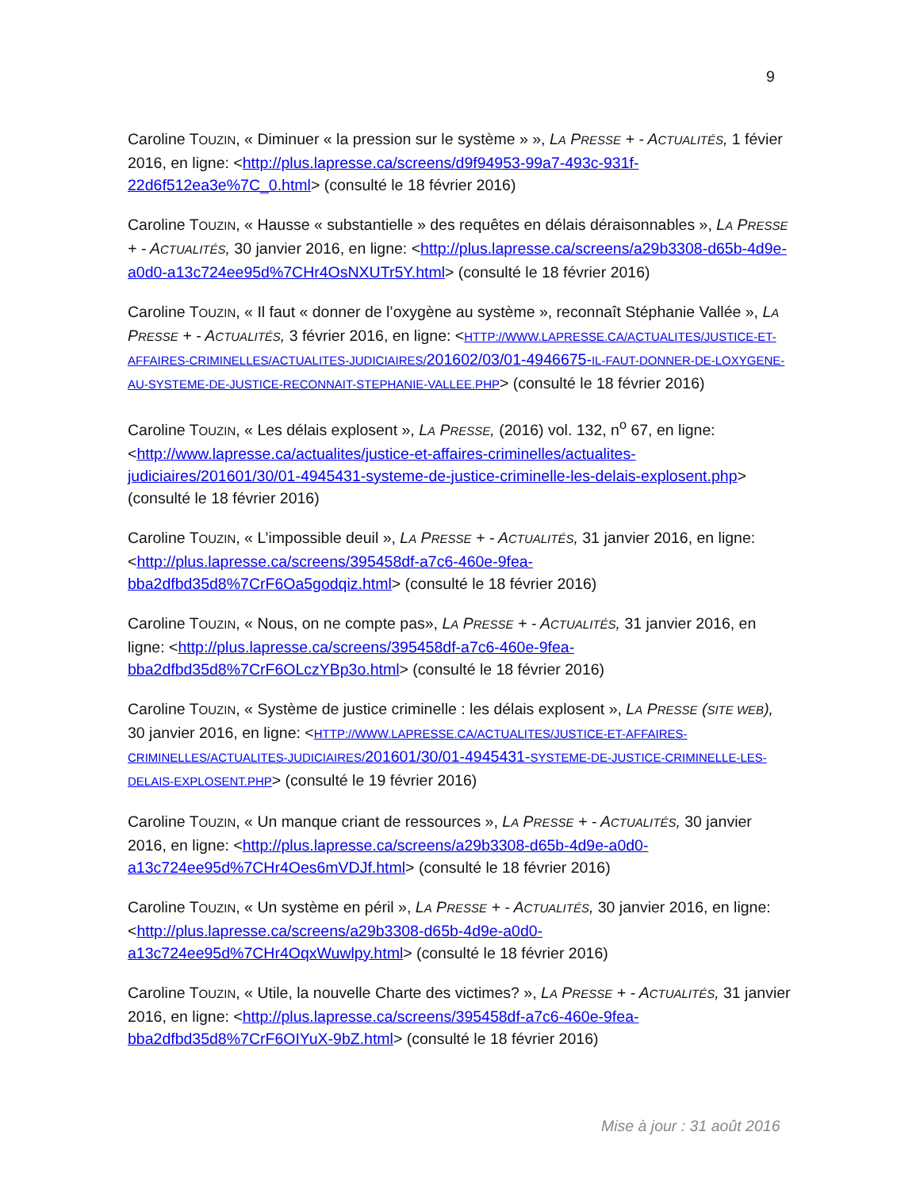9
Caroline TOUZIN, « Diminuer « la pression sur le système » », LA PRESSE + - ACTUALITÉS, 1 févier 2016, en ligne: <http://plus.lapresse.ca/screens/d9f94953-99a7-493c-931f-22d6f512ea3e%7C_0.html> (consulté le 18 février 2016)
Caroline TOUZIN, « Hausse « substantielle » des requêtes en délais déraisonnables », LA PRESSE + - ACTUALITÉS, 30 janvier 2016, en ligne: <http://plus.lapresse.ca/screens/a29b3308-d65b-4d9e-a0d0-a13c724ee95d%7CHr4OsNXUTr5Y.html> (consulté le 18 février 2016)
Caroline TOUZIN, « Il faut « donner de l’oxygène au système », reconnaît Stéphanie Vallée », LA PRESSE + - ACTUALITÉS, 3 février 2016, en ligne: <HTTP://WWW.LAPRESSE.CA/ACTUALITES/JUSTICE-ET-AFFAIRES-CRIMINELLES/ACTUALITES-JUDICIAIRES/201602/03/01-4946675-IL-FAUT-DONNER-DE-LOXYGENE-AU-SYSTEME-DE-JUSTICE-RECONNAIT-STEPHANIE-VALLEE.PHP> (consulté le 18 février 2016)
Caroline TOUZIN, « Les délais explosent », LA PRESSE, (2016) vol. 132, n<sup>o</sup> 67, en ligne: <http://www.lapresse.ca/actualites/justice-et-affaires-criminelles/actualites-judiciaires/201601/30/01-4945431-systeme-de-justice-criminelle-les-delais-explosent.php> (consulté le 18 février 2016)
Caroline TOUZIN, « L’impossible deuil », LA PRESSE + - ACTUALITÉS, 31 janvier 2016, en ligne: <http://plus.lapresse.ca/screens/395458df-a7c6-460e-9fea-bba2dfbd35d8%7CrF6Oa5godqiz.html> (consulté le 18 février 2016)
Caroline TOUZIN, « Nous, on ne compte pas», LA PRESSE + - ACTUALITÉS, 31 janvier 2016, en ligne: <http://plus.lapresse.ca/screens/395458df-a7c6-460e-9fea-bba2dfbd35d8%7CrF6OLczYBp3o.html> (consulté le 18 février 2016)
Caroline TOUZIN, « Système de justice criminelle : les délais explosent », LA PRESSE (SITE WEB), 30 janvier 2016, en ligne: <HTTP://WWW.LAPRESSE.CA/ACTUALITES/JUSTICE-ET-AFFAIRES-CRIMINELLES/ACTUALITES-JUDICIAIRES/201601/30/01-4945431-SYSTEME-DE-JUSTICE-CRIMINELLE-LES-DELAIS-EXPLOSENT.PHP> (consulté le 19 février 2016)
Caroline TOUZIN, « Un manque criant de ressources », LA PRESSE + - ACTUALITÉS, 30 janvier 2016, en ligne: <http://plus.lapresse.ca/screens/a29b3308-d65b-4d9e-a0d0-a13c724ee95d%7CHr4Oes6mVDJf.html> (consulté le 18 février 2016)
Caroline TOUZIN, « Un système en péril », LA PRESSE + - ACTUALITÉS, 30 janvier 2016, en ligne: <http://plus.lapresse.ca/screens/a29b3308-d65b-4d9e-a0d0-a13c724ee95d%7CHr4OqxWuwlpy.html> (consulté le 18 février 2016)
Caroline TOUZIN, « Utile, la nouvelle Charte des victimes? », LA PRESSE + - ACTUALITÉS, 31 janvier 2016, en ligne: <http://plus.lapresse.ca/screens/395458df-a7c6-460e-9fea-bba2dfbd35d8%7CrF6OIYuX-9bZ.html> (consulté le 18 février 2016)
Mise à jour : 31 août 2016